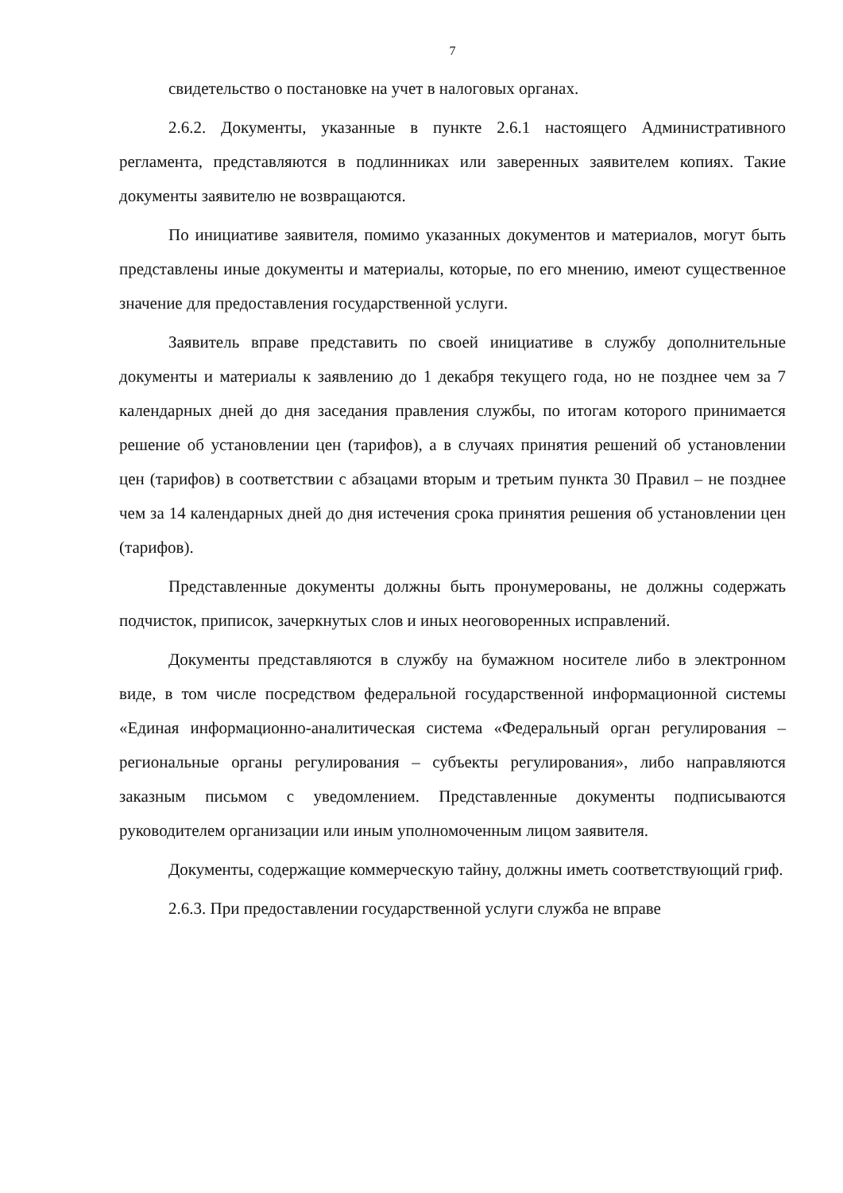7
свидетельство о постановке на учет в налоговых органах.
2.6.2. Документы, указанные в пункте 2.6.1 настоящего Административного регламента, представляются в подлинниках или заверенных заявителем копиях. Такие документы заявителю не возвращаются.
По инициативе заявителя, помимо указанных документов и материалов, могут быть представлены иные документы и материалы, которые, по его мнению, имеют существенное значение для предоставления государственной услуги.
Заявитель вправе представить по своей инициативе в службу дополнительные документы и материалы к заявлению до 1 декабря текущего года, но не позднее чем за 7 календарных дней до дня заседания правления службы, по итогам которого принимается решение об установлении цен (тарифов), а в случаях принятия решений об установлении цен (тарифов) в соответствии с абзацами вторым и третьим пункта 30 Правил – не позднее чем за 14 календарных дней до дня истечения срока принятия решения об установлении цен (тарифов).
Представленные документы должны быть пронумерованы, не должны содержать подчисток, приписок, зачеркнутых слов и иных неоговоренных исправлений.
Документы представляются в службу на бумажном носителе либо в электронном виде, в том числе посредством федеральной государственной информационной системы «Единая информационно-аналитическая система «Федеральный орган регулирования – региональные органы регулирования – субъекты регулирования», либо направляются заказным письмом с уведомлением. Представленные документы подписываются руководителем организации или иным уполномоченным лицом заявителя.
Документы, содержащие коммерческую тайну, должны иметь соответствующий гриф.
2.6.3. При предоставлении государственной услуги служба не вправе